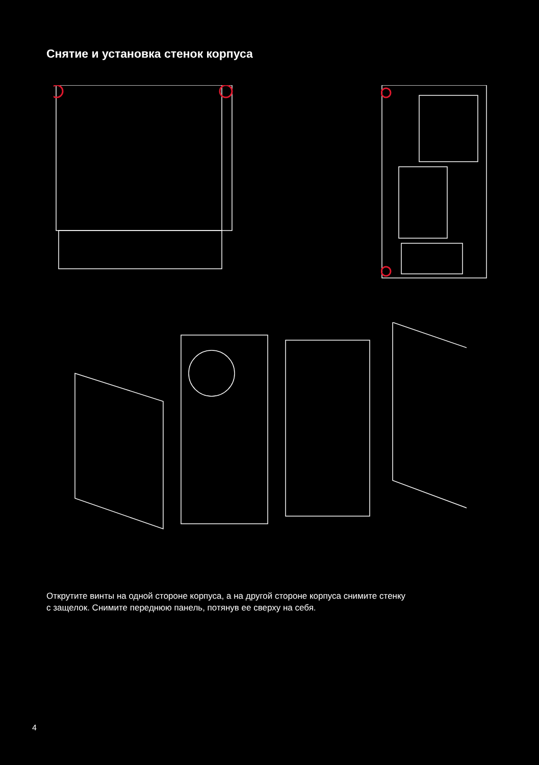Снятие и установка стенок корпуса
Открутите винты на одной стороне корпуса, а на другой стороне корпуса снимите стенку
с защелок. Снимите переднюю панель, потянув ее сверху на себя.
4